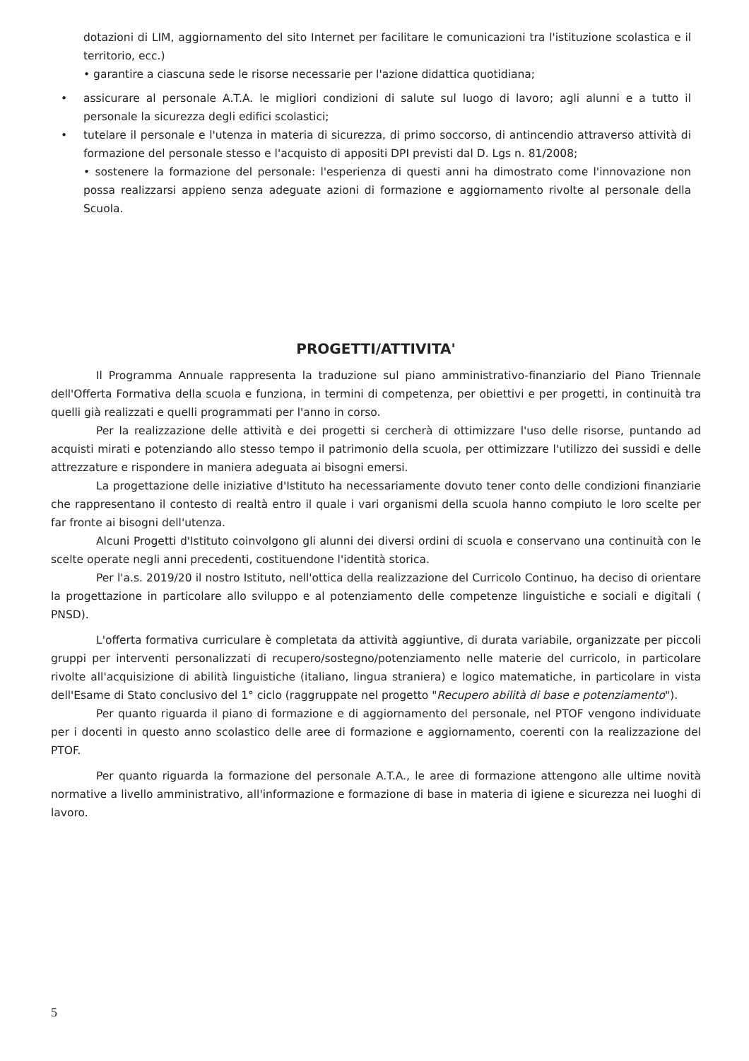dotazioni di LIM, aggiornamento del sito Internet per facilitare le comunicazioni tra l'istituzione scolastica e il territorio, ecc.)
• garantire a ciascuna sede le risorse necessarie per l'azione didattica quotidiana;
• assicurare al personale A.T.A. le migliori condizioni di salute sul luogo di lavoro; agli alunni e a tutto il personale la sicurezza degli edifici scolastici;
• tutelare il personale e l'utenza in materia di sicurezza, di primo soccorso, di antincendio attraverso attività di formazione del personale stesso e l'acquisto di appositi DPI previsti dal D. Lgs n. 81/2008;
• sostenere la formazione del personale: l'esperienza di questi anni ha dimostrato come l'innovazione non possa realizzarsi appieno senza adeguate azioni di formazione e aggiornamento rivolte al personale della Scuola.
PROGETTI/ATTIVITA'
Il Programma Annuale rappresenta la traduzione sul piano amministrativo-finanziario del Piano Triennale dell'Offerta Formativa della scuola e funziona, in termini di competenza, per obiettivi e per progetti, in continuità tra quelli già realizzati e quelli programmati per l'anno in corso.
Per la realizzazione delle attività e dei progetti si cercherà di ottimizzare l'uso delle risorse, puntando ad acquisti mirati e potenziando allo stesso tempo il patrimonio della scuola, per ottimizzare l'utilizzo dei sussidi e delle attrezzature e rispondere in maniera adeguata ai bisogni emersi.
La progettazione delle iniziative d'Istituto ha necessariamente dovuto tener conto delle condizioni finanziarie che rappresentano il contesto di realtà entro il quale i vari organismi della scuola hanno compiuto le loro scelte per far fronte ai bisogni dell'utenza.
Alcuni Progetti d'Istituto coinvolgono gli alunni dei diversi ordini di scuola e conservano una continuità con le scelte operate negli anni precedenti, costituendone l'identità storica.
Per l'a.s. 2019/20 il nostro Istituto, nell'ottica della realizzazione del Curricolo Continuo, ha deciso di orientare la progettazione in particolare allo sviluppo e al potenziamento delle competenze linguistiche e sociali e digitali ( PNSD).
L'offerta formativa curriculare è completata da attività aggiuntive, di durata variabile, organizzate per piccoli gruppi per interventi personalizzati di recupero/sostegno/potenziamento nelle materie del curricolo, in particolare rivolte all'acquisizione di abilità linguistiche (italiano, lingua straniera) e logico matematiche, in particolare in vista dell'Esame di Stato conclusivo del 1° ciclo (raggruppate nel progetto "Recupero abilità di base e potenziamento").
Per quanto riguarda il piano di formazione e di aggiornamento del personale, nel PTOF vengono individuate per i docenti in questo anno scolastico delle aree di formazione e aggiornamento, coerenti con la realizzazione del PTOF.
Per quanto riguarda la formazione del personale A.T.A., le aree di formazione attengono alle ultime novità normative a livello amministrativo, all'informazione e formazione di base in materia di igiene e sicurezza nei luoghi di lavoro.
5